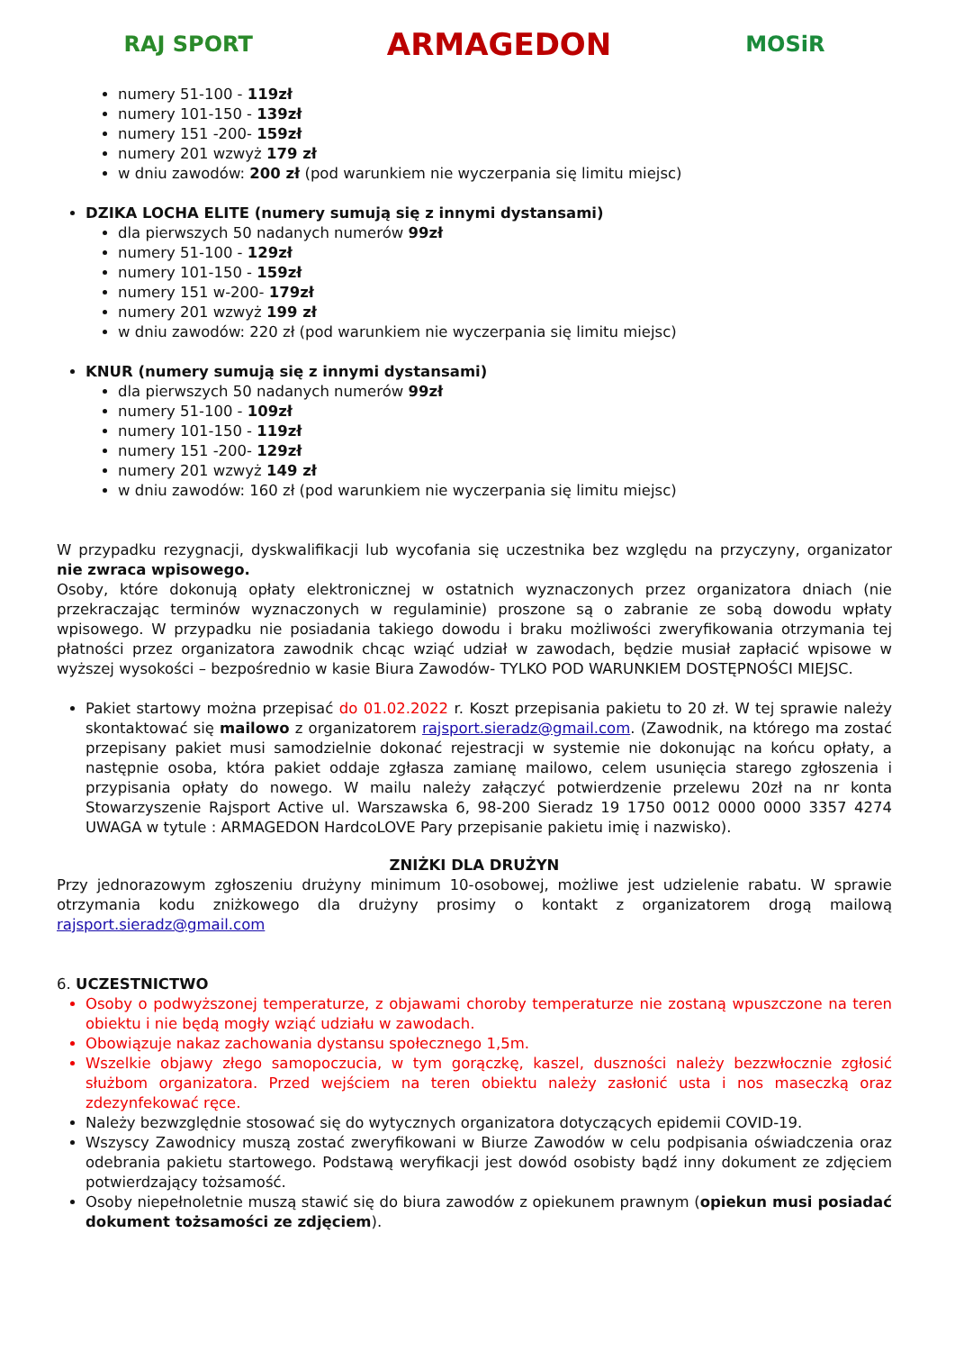RAJ SPORT ARMAGEDON MOSiR
numery 51-100 - 119zł
numery 101-150 - 139zł
numery 151 -200- 159zł
numery 201 wzwyż 179 zł
w dniu zawodów: 200 zł (pod warunkiem nie wyczerpania się limitu miejsc)
DZIKA LOCHA ELITE (numery sumują się z innymi dystansami)
dla pierwszych 50 nadanych numerów 99zł
numery 51-100 - 129zł
numery 101-150 - 159zł
numery 151 w-200- 179zł
numery 201 wzwyż 199 zł
w dniu zawodów: 220 zł (pod warunkiem nie wyczerpania się limitu miejsc)
KNUR (numery sumują się z innymi dystansami)
dla pierwszych 50 nadanych numerów 99zł
numery 51-100 - 109zł
numery 101-150 - 119zł
numery 151 -200- 129zł
numery 201 wzwyż 149 zł
w dniu zawodów: 160 zł (pod warunkiem nie wyczerpania się limitu miejsc)
W przypadku rezygnacji, dyskwalifikacji lub wycofania się uczestnika bez względu na przyczyny, organizator nie zwraca wpisowego.
Osoby, które dokonują opłaty elektronicznej w ostatnich wyznaczonych przez organizatora dniach (nie przekraczając terminów wyznaczonych w regulaminie) proszone są o zabranie ze sobą dowodu wpłaty wpisowego. W przypadku nie posiadania takiego dowodu i braku możliwości zweryfikowania otrzymania tej płatności przez organizatora zawodnik chcąc wziąć udział w zawodach, będzie musiał zapłacić wpisowe w wyższej wysokości – bezpośrednio w kasie Biura Zawodów- TYLKO POD WARUNKIEM DOSTĘPNOŚCI MIEJSC.
Pakiet startowy można przepisać do 01.02.2022 r. Koszt przepisania pakietu to 20 zł. W tej sprawie należy skontaktować się mailowo z organizatorem rajsport.sieradz@gmail.com. (Zawodnik, na którego ma zostać przepisany pakiet musi samodzielnie dokonać rejestracji w systemie nie dokonując na końcu opłaty, a następnie osoba, która pakiet oddaje zgłasza zamianę mailowo, celem usunięcia starego zgłoszenia i przypisania opłaty do nowego. W mailu należy załączyć potwierdzenie przelewu 20zł na nr konta Stowarzyszenie Rajsport Active ul. Warszawska 6, 98-200 Sieradz 19 1750 0012 0000 0000 3357 4274 UWAGA w tytule : ARMAGEDON HardcoLOVE Pary przepisanie pakietu imię i nazwisko).
ZNIŻKI DLA DRUŻYN
Przy jednorazowym zgłoszeniu drużyny minimum 10-osobowej, możliwe jest udzielenie rabatu. W sprawie otrzymania kodu zniżkowego dla drużyny prosimy o kontakt z organizatorem drogą mailową rajsport.sieradz@gmail.com
6. UCZESTNICTWO
Osoby o podwyższonej temperaturze, z objawami choroby temperaturze nie zostaną wpuszczone na teren obiektu i nie będą mogły wziąć udziału w zawodach.
Obowiązuje nakaz zachowania dystansu społecznego 1,5m.
Wszelkie objawy złego samopoczucia, w tym gorączkę, kaszel, duszności należy bezzwłocznie zgłosić służbom organizatora. Przed wejściem na teren obiektu należy zasłonić usta i nos maseczką oraz zdezynfekować ręce.
Należy bezwzględnie stosować się do wytycznych organizatora dotyczących epidemii COVID-19.
Wszyscy Zawodnicy muszą zostać zweryfikowani w Biurze Zawodów w celu podpisania oświadczenia oraz odebrania pakietu startowego. Podstawą weryfikacji jest dowód osobisty bądź inny dokument ze zdjęciem potwierdzający tożsamość.
Osoby niepełnoletnie muszą stawić się do biura zawodów z opiekunem prawnym (opiekun musi posiadać dokument tożsamości ze zdjęciem).